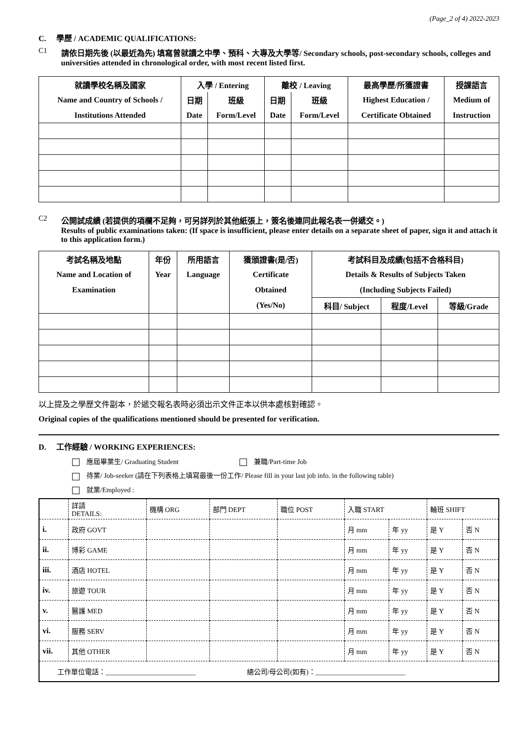(Page_2 of 4) 2022-2023
C. 學歷 / ACADEMIC QUALIFICATIONS:
C1 請依日期先後 (以最近為先) 填寫曾就讀之中學、預科、大專及大學等/ Secondary schools, post-secondary schools, colleges and universities attended in chronological order, with most recent listed first.
| 就讀學校名稱及國家 | 入學 / Entering | | 離校 / Leaving | | 最高學歷/所獲證書 | 授課語言 |
| --- | --- | --- | --- | --- | --- | --- |
| Name and Country of Schools / | 日期 | 班級 | 日期 | 班級 | Highest Education / | Medium of |
| Institutions Attended | Date | Form/Level | Date | Form/Level | Certificate Obtained | Instruction |
C2 公開試成績 (若提供的項欄不足夠，可另詳列於其他紙張上，簽名後連同此報名表一併遞交。)
Results of public examinations taken: (If space is insufficient, please enter details on a separate sheet of paper, sign it and attach it to this application form.)
| 考試名稱及地點 | 年份 | 所用語言 | 獲頒證書(是/否) | 考試科目及成績(包括不合格科目) | | |
| --- | --- | --- | --- | --- | --- | --- |
| Name and Location of | Year | Language | Certificate | Details & Results of Subjects Taken | | |
| Examination | | | Obtained | (Including Subjects Failed) | | |
| | | | (Yes/No) | 科目/ Subject | 程度/Level | 等級/Grade |
以上提及之學歷文件副本，於遞交報名表時必須出示文件正本以供本處核對確認。
Original copies of the qualifications mentioned should be presented for verification.
D. 工作經驗 / WORKING EXPERIENCES:
應屆畢業生/ Graduating Student 兼職/Part-time Job
待業/ Job-seeker (請在下列表格上填寫最後一份工作/ Please fill in your last job info. in the following table)
就業/Employed :
| | 詳請 DETAILS: | 機構 ORG | 部門 DEPT | 職位 POST | 入職 START | | 輪班 SHIFT | |
| i. | 政府 GOVT | | | | 月 mm | 年 yy | 是 Y | 否 N |
| ii. | 博彩 GAME | | | | 月 mm | 年 yy | 是 Y | 否 N |
| iii. | 酒店 HOTEL | | | | 月 mm | 年 yy | 是 Y | 否 N |
| iv. | 旅遊 TOUR | | | | 月 mm | 年 yy | 是 Y | 否 N |
| v. | 醫護 MED | | | | 月 mm | 年 yy | 是 Y | 否 N |
| vi. | 服務 SERV | | | | 月 mm | 年 yy | 是 Y | 否 N |
| vii. | 其他 OTHER | | | | 月 mm | 年 yy | 是 Y | 否 N |
| 工作單位電話：__________________________ 總公司/母公司(如有)：__________________________ | | | | | | | | |